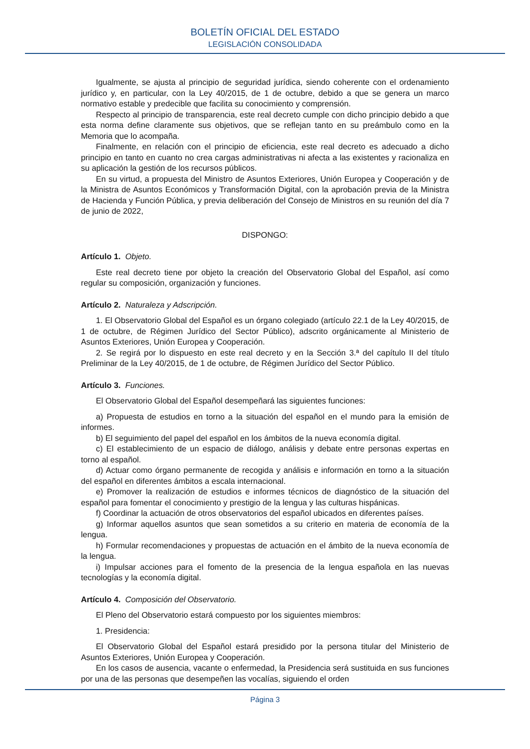BOLETÍN OFICIAL DEL ESTADO
LEGISLACIÓN CONSOLIDADA
Igualmente, se ajusta al principio de seguridad jurídica, siendo coherente con el ordenamiento jurídico y, en particular, con la Ley 40/2015, de 1 de octubre, debido a que se genera un marco normativo estable y predecible que facilita su conocimiento y comprensión.
Respecto al principio de transparencia, este real decreto cumple con dicho principio debido a que esta norma define claramente sus objetivos, que se reflejan tanto en su preámbulo como en la Memoria que lo acompaña.
Finalmente, en relación con el principio de eficiencia, este real decreto es adecuado a dicho principio en tanto en cuanto no crea cargas administrativas ni afecta a las existentes y racionaliza en su aplicación la gestión de los recursos públicos.
En su virtud, a propuesta del Ministro de Asuntos Exteriores, Unión Europea y Cooperación y de la Ministra de Asuntos Económicos y Transformación Digital, con la aprobación previa de la Ministra de Hacienda y Función Pública, y previa deliberación del Consejo de Ministros en su reunión del día 7 de junio de 2022,
DISPONGO:
Artículo 1. Objeto.
Este real decreto tiene por objeto la creación del Observatorio Global del Español, así como regular su composición, organización y funciones.
Artículo 2. Naturaleza y Adscripción.
1. El Observatorio Global del Español es un órgano colegiado (artículo 22.1 de la Ley 40/2015, de 1 de octubre, de Régimen Jurídico del Sector Público), adscrito orgánicamente al Ministerio de Asuntos Exteriores, Unión Europea y Cooperación.
2. Se regirá por lo dispuesto en este real decreto y en la Sección 3.ª del capítulo II del título Preliminar de la Ley 40/2015, de 1 de octubre, de Régimen Jurídico del Sector Público.
Artículo 3. Funciones.
El Observatorio Global del Español desempeñará las siguientes funciones:
a) Propuesta de estudios en torno a la situación del español en el mundo para la emisión de informes.
b) El seguimiento del papel del español en los ámbitos de la nueva economía digital.
c) El establecimiento de un espacio de diálogo, análisis y debate entre personas expertas en torno al español.
d) Actuar como órgano permanente de recogida y análisis e información en torno a la situación del español en diferentes ámbitos a escala internacional.
e) Promover la realización de estudios e informes técnicos de diagnóstico de la situación del español para fomentar el conocimiento y prestigio de la lengua y las culturas hispánicas.
f) Coordinar la actuación de otros observatorios del español ubicados en diferentes países.
g) Informar aquellos asuntos que sean sometidos a su criterio en materia de economía de la lengua.
h) Formular recomendaciones y propuestas de actuación en el ámbito de la nueva economía de la lengua.
i) Impulsar acciones para el fomento de la presencia de la lengua española en las nuevas tecnologías y la economía digital.
Artículo 4. Composición del Observatorio.
El Pleno del Observatorio estará compuesto por los siguientes miembros:
1. Presidencia:
El Observatorio Global del Español estará presidido por la persona titular del Ministerio de Asuntos Exteriores, Unión Europea y Cooperación.
En los casos de ausencia, vacante o enfermedad, la Presidencia será sustituida en sus funciones por una de las personas que desempeñen las vocalías, siguiendo el orden
Página 3